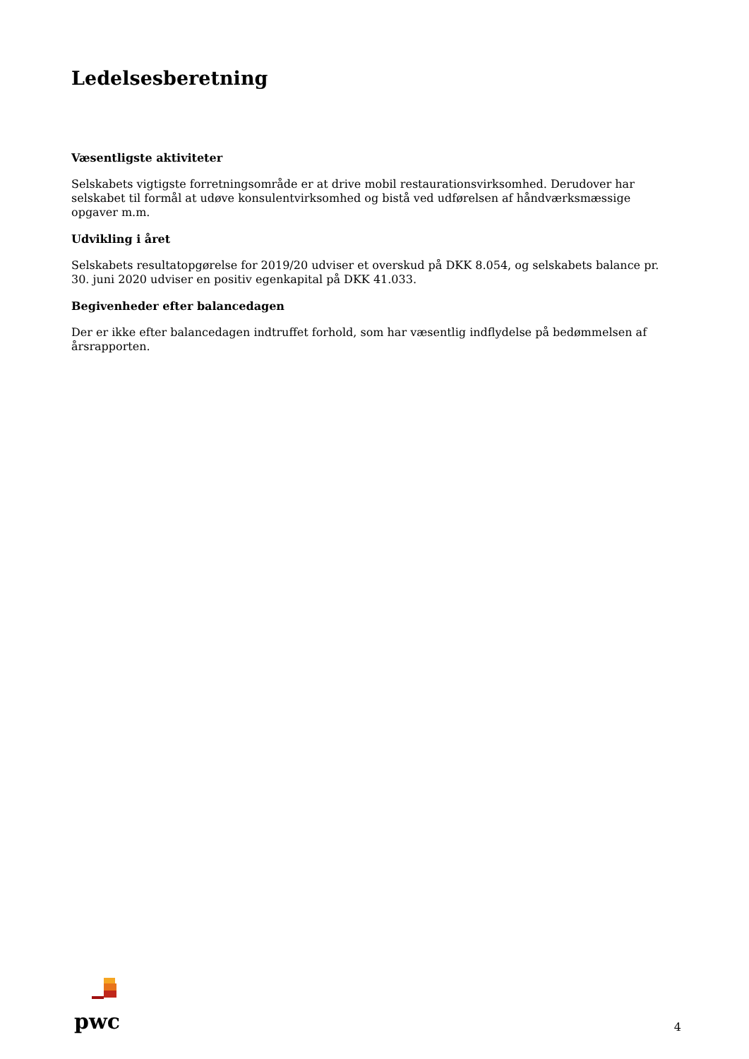Ledelsesberetning
Væsentligste aktiviteter
Selskabets vigtigste forretningsområde er at drive mobil restaurationsvirksomhed. Derudover har selskabet til formål at udøve konsulentvirksomhed og bistå ved udførelsen af håndværksmæssige opgaver m.m.
Udvikling i året
Selskabets resultatopgørelse for 2019/20 udviser et overskud på DKK 8.054, og selskabets balance pr. 30. juni 2020 udviser en positiv egenkapital på DKK 41.033.
Begivenheder efter balancedagen
Der er ikke efter balancedagen indtruffet forhold, som har væsentlig indflydelse på bedømmelsen af årsrapporten.
pwc
4